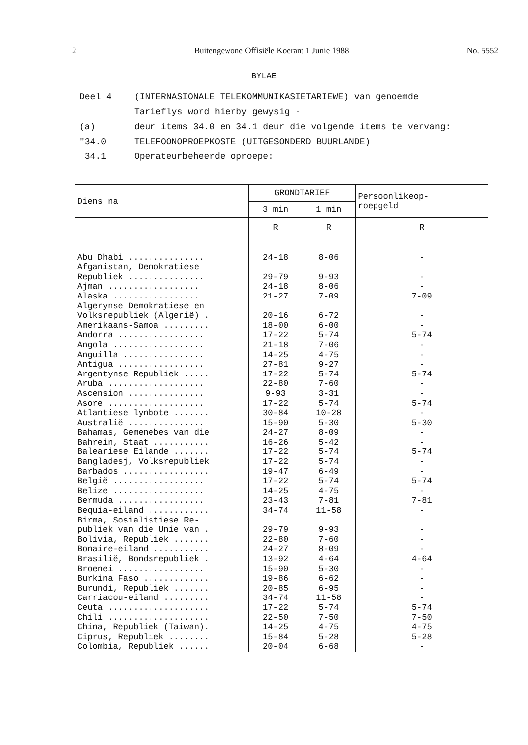2 Buitengewone Offisiële Koerant 1 Junie 1988 No. 5552
BYLAE
Deel 4 (INTERNASIONALE TELEKOMMUNIKASIETARIEWE) van genoemde
Tarieflys word hierby gewysig -
(a) deur items 34.0 en 34.1 deur die volgende items te vervang:
"34.0 TELEFOONOPROEPKOSTE (UITGESONDERD BUURLANDE)
34.1 Operateurbeheerde oproepe:
| Diens na | GRONDTARIEF | | Persoonlikeop- roepgeld |
| --- | --- | --- | --- |
| | 3 min | 1 min | |
| | R | R | R |
| Abu Dhabi ............... Afganistan, Demokratiese Republiek ............... Ajman .................. Alaska ................. Algerynse Demokratiese en Volksrepubliek (Algerië) . Amerikaans-Samoa ......... Andorra ................. Angola .................. Anguilla ................ Antigua ................. Argentynse Republiek ..... Aruba ................... Ascension ............... Asore ................... Atlantiese lynbote ....... Australië ............... Bahamas, Gemenebes van die Bahrein, Staat ........... Baleariese Eilande ....... Bangladesj, Volksrepubliek Barbados ................. België .................. Belize .................. Bermuda ................. Bequia-eiland ............ Birma, Sosialistiese Re- publiek van die Unie van . Bolivia, Republiek ....... Bonaire-eiland ........... Brasilië, Bondsrepubliek . Broenei ................. Burkina Faso ............. Burundi, Republiek ....... Carriacou-eiland ......... Ceuta .................... Chili .................... China, Republiek (Taiwan). Ciprus, Republiek ........ Colombia, Republiek ...... | 24-18 29-79 24-18 21-27 20-16 18-00 17-22 21-18 14-25 27-81 17-22 22-80 9-93 17-22 30-84 15-90 24-27 16-26 17-22 17-22 19-47 17-22 14-25 23-43 34-74 29-79 22-80 24-27 13-92 15-90 19-86 20-85 34-74 17-22 22-50 14-25 15-84 20-04 | 8-06 9-93 8-06 7-09 6-72 6-00 5-74 7-06 4-75 9-27 5-74 7-60 3-31 5-74 10-28 5-30 8-09 5-42 5-74 5-74 6-49 5-74 4-75 7-81 11-58 9-93 7-60 8-09 4-64 5-30 6-62 6-95 11-58 5-74 7-50 4-75 5-28 6-68 | - - - 7-09 - - 5-74 - - - 5-74 - - 5-74 - 5-30 - - 5-74 - - 5-74 - 7-81 - - - - 4-64 - - - - 5-74 7-50 4-75 5-28 - |